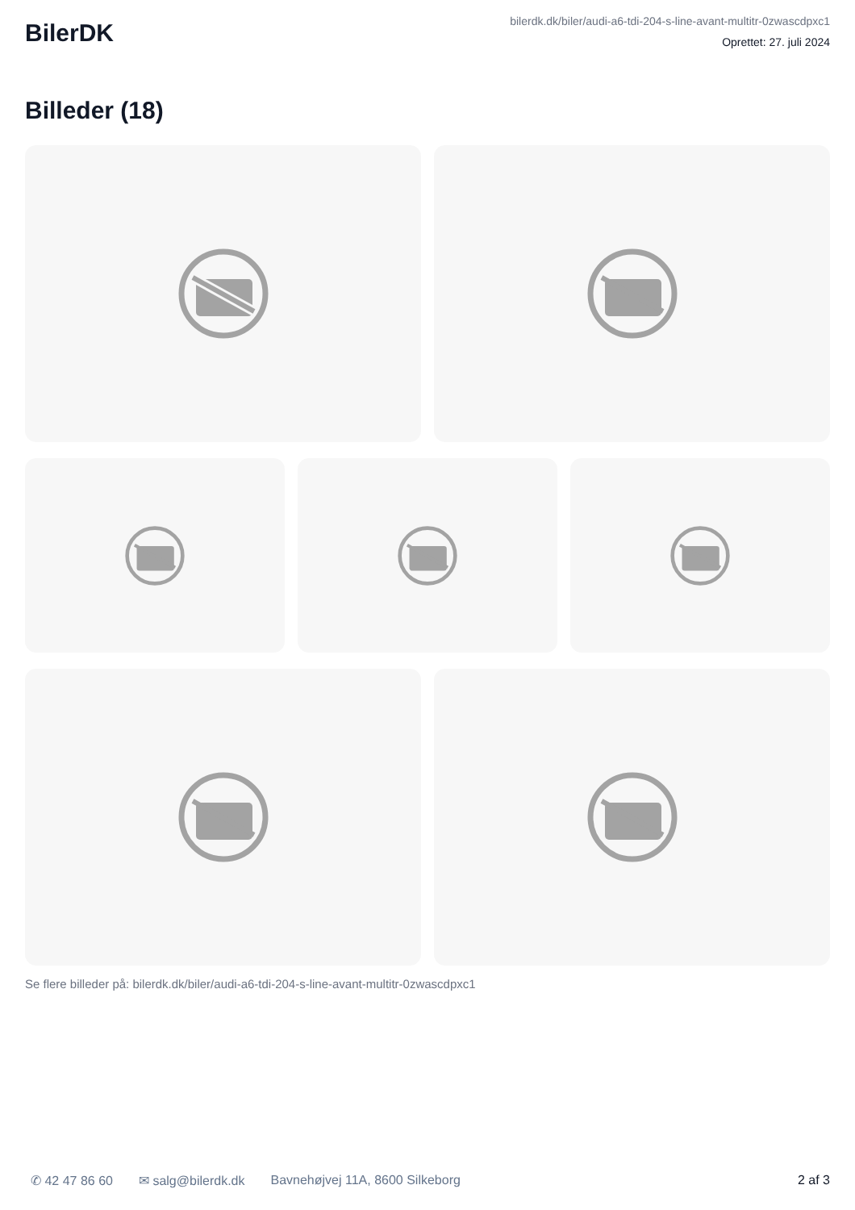BilerDK
bilerdk.dk/biler/audi-a6-tdi-204-s-line-avant-multitr-0zwascdpxc1
Oprettet: 27. juli 2024
Billeder (18)
Se flere billeder på: bilerdk.dk/biler/audi-a6-tdi-204-s-line-avant-multitr-0zwascdpxc1
✆ 42 47 86 60 ✉ salg@bilerdk.dk Bavnehøjvej 11A, 8600 Silkeborg 2 af 3